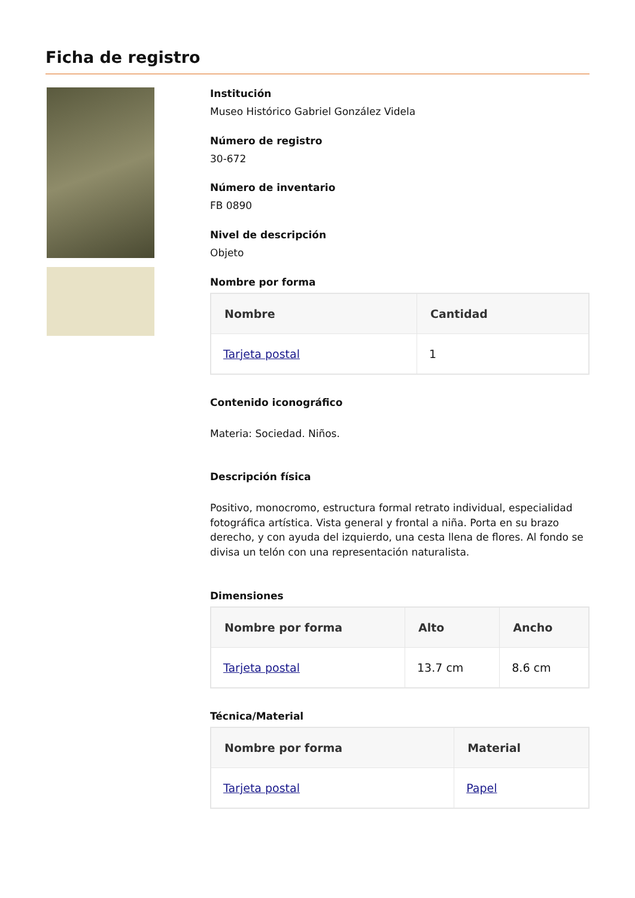Ficha de registro
Institución
Museo Histórico Gabriel González Videla
Número de registro
30-672
Número de inventario
FB 0890
Nivel de descripción
Objeto
Nombre por forma
| Nombre | Cantidad |
| --- | --- |
| Tarjeta postal | 1 |
Contenido iconográfico
Materia: Sociedad. Niños.
Descripción física
Positivo, monocromo, estructura formal retrato individual, especialidad fotográfica artística. Vista general y frontal a niña. Porta en su brazo derecho, y con ayuda del izquierdo, una cesta llena de flores. Al fondo se divisa un telón con una representación naturalista.
Dimensiones
| Nombre por forma | Alto | Ancho |
| --- | --- | --- |
| Tarjeta postal | 13.7 cm | 8.6 cm |
Técnica/Material
| Nombre por forma | Material |
| --- | --- |
| Tarjeta postal | Papel |